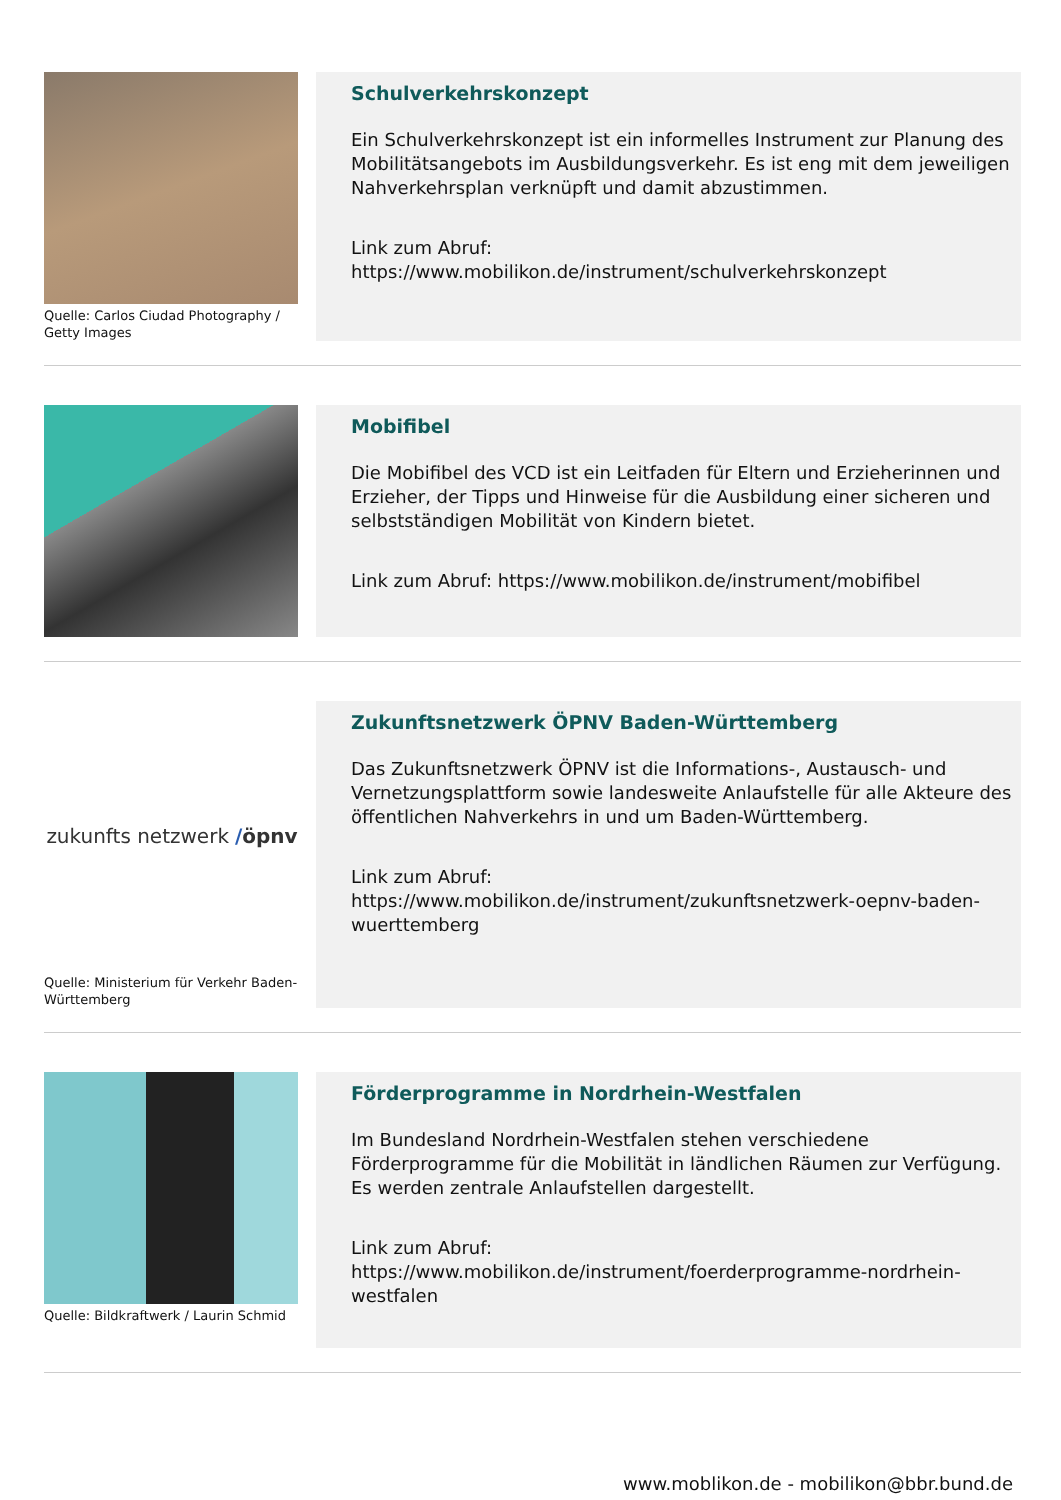Quelle: Carlos Ciudad Photography / Getty Images
Schulverkehrskonzept
Ein Schulverkehrskonzept ist ein informelles Instrument zur Planung des Mobilitätsangebots im Ausbildungsverkehr. Es ist eng mit dem jeweiligen Nahverkehrsplan verknüpft und damit abzustimmen.
Link zum Abruf:
https://www.mobilikon.de/instrument/schulverkehrskonzept
Mobifibel
Die Mobifibel des VCD ist ein Leitfaden für Eltern und Erzieherinnen und Erzieher, der Tipps und Hinweise für die Ausbildung einer sicheren und selbstständigen Mobilität von Kindern bietet.
Link zum Abruf: https://www.mobilikon.de/instrument/mobifibel
zukunfts netzwerk / öpnv
Quelle: Ministerium für Verkehr Baden-Württemberg
Zukunftsnetzwerk ÖPNV Baden-Württemberg
Das Zukunftsnetzwerk ÖPNV ist die Informations-, Austausch- und Vernetzungsplattform sowie landesweite Anlaufstelle für alle Akteure des öffentlichen Nahverkehrs in und um Baden-Württemberg.
Link zum Abruf:
https://www.mobilikon.de/instrument/zukunftsnetzwerk-oepnv-baden-wuerttemberg
Quelle: Bildkraftwerk / Laurin Schmid
Förderprogramme in Nordrhein-Westfalen
Im Bundesland Nordrhein-Westfalen stehen verschiedene Förderprogramme für die Mobilität in ländlichen Räumen zur Verfügung. Es werden zentrale Anlaufstellen dargestellt.
Link zum Abruf:
https://www.mobilikon.de/instrument/foerderprogramme-nordrhein-westfalen
www.moblikon.de - mobilikon@bbr.bund.de